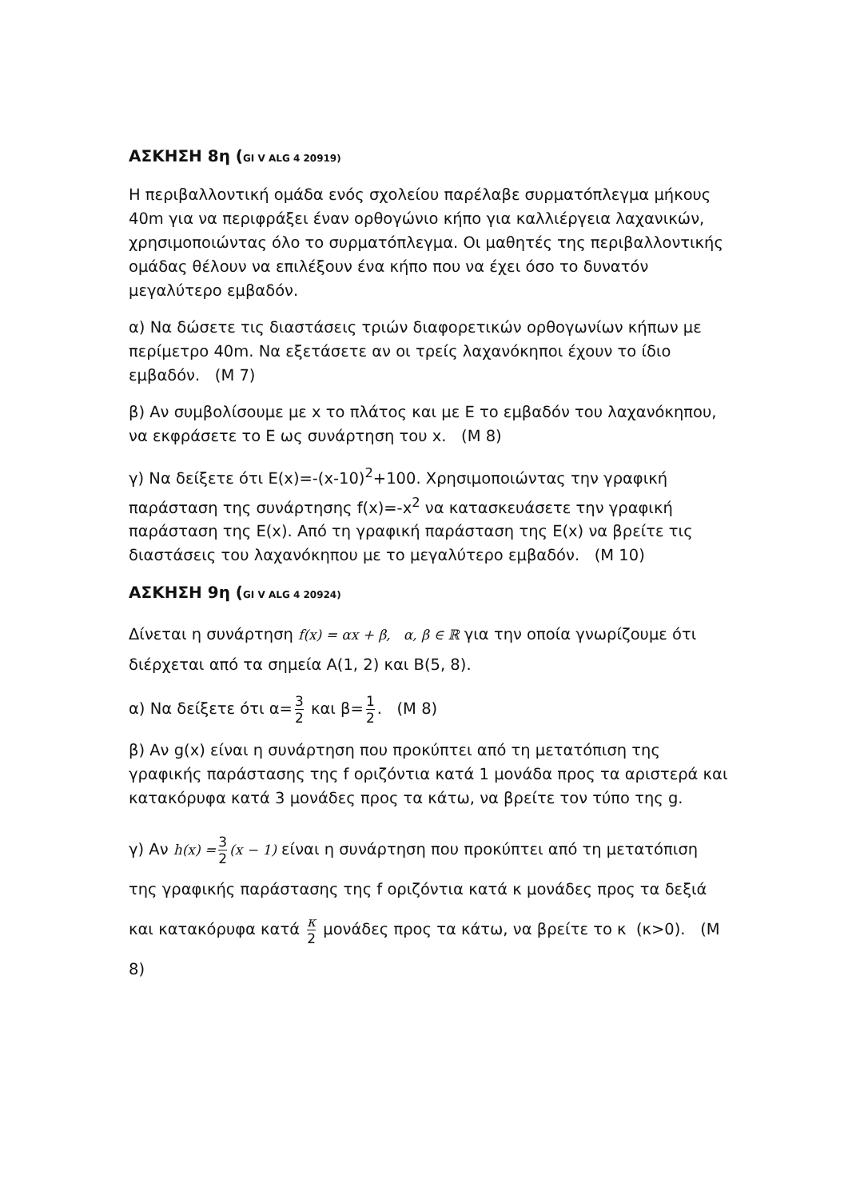ΑΣΚΗΣΗ 8η (GI V ALG 4 20919)
Η περιβαλλοντική ομάδα ενός σχολείου παρέλαβε συρματόπλεγμα μήκους 40m για να περιφράξει έναν ορθογώνιο κήπο για καλλιέργεια λαχανικών, χρησιμοποιώντας όλο το συρματόπλεγμα. Οι μαθητές της περιβαλλοντικής ομάδας θέλουν να επιλέξουν ένα κήπο που να έχει όσο το δυνατόν μεγαλύτερο εμβαδόν.
α) Να δώσετε τις διαστάσεις τριών διαφορετικών ορθογωνίων κήπων με περίμετρο 40m. Να εξετάσετε αν οι τρείς λαχανόκηποι έχουν το ίδιο εμβαδόν. (Μ 7)
β) Αν συμβολίσουμε με x το πλάτος και με Ε το εμβαδόν του λαχανόκηπου, να εκφράσετε το Ε ως συνάρτηση του x. (Μ 8)
γ) Να δείξετε ότι Ε(x)=-(x-10)<sup>2</sup>+100. Χρησιμοποιώντας την γραφική παράσταση της συνάρτησης f(x)=-x<sup>2</sup> να κατασκευάσετε την γραφική παράσταση της Ε(x). Από τη γραφική παράσταση της Ε(x) να βρείτε τις διαστάσεις του λαχανόκηπου με το μεγαλύτερο εμβαδόν. (Μ 10)
ΑΣΚΗΣΗ 9η (GI V ALG 4 20924)
Δίνεται η συνάρτηση f(x) = αx + β, α, β ∈ ℝ για την οποία γνωρίζουμε ότι διέρχεται από τα σημεία Α(1, 2) και Β(5, 8).
α) Να δείξετε ότι α= 3 2 και β= 1 2. (Μ 8)
β) Αν g(x) είναι η συνάρτηση που προκύπτει από τη μετατόπιση της γραφικής παράστασης της f οριζόντια κατά 1 μονάδα προς τα αριστερά και κατακόρυφα κατά 3 μονάδες προς τα κάτω, να βρείτε τον τύπο της g.
γ) Αν h(x) = 3 2 (x − 1) είναι η συνάρτηση που προκύπτει από τη μετατόπιση της γραφικής παράστασης της f οριζόντια κατά κ μονάδες προς τα δεξιά και κατακόρυφα κατά κ 2 μονάδες προς τα κάτω, να βρείτε το κ (κ>0). (Μ 8)